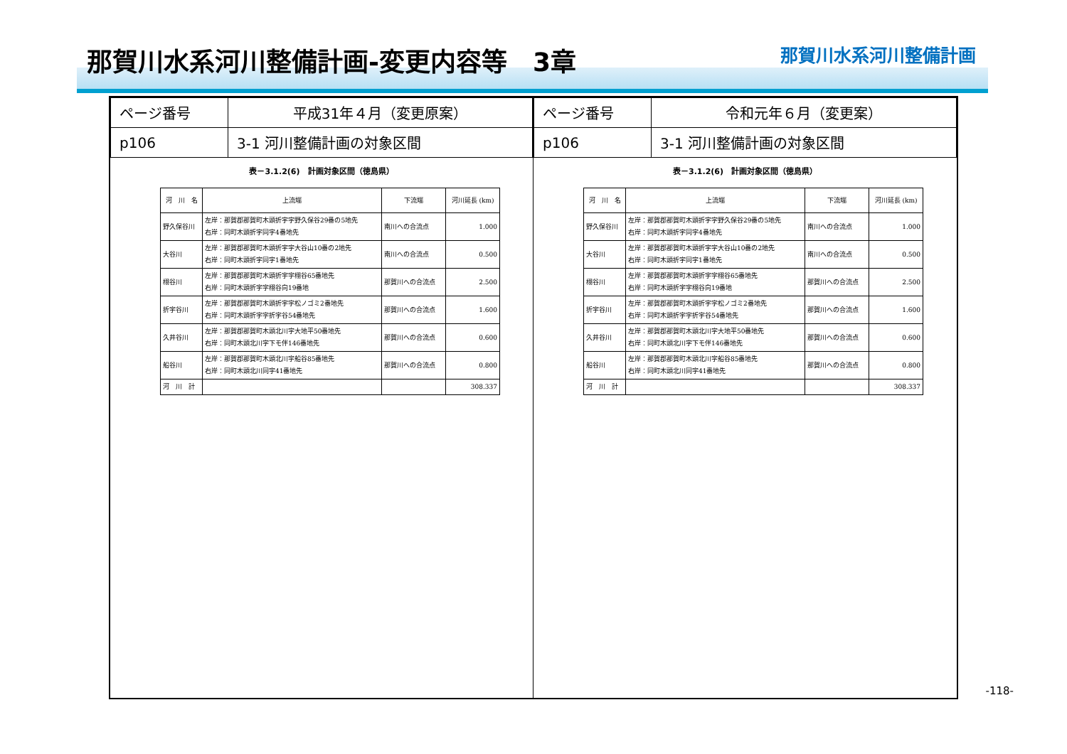那賀川水系河川整備計画-変更内容等　3章
那賀川水系河川整備計画
| ページ番号 | 平成31年４月（変更原案） |
| p106 | 3-1 河川整備計画の対象区間 |
表－3.1.2(6)　計画対象区間（徳島県）
| 河 川 名 | 上流端 | 下流端 | 河川延長 (km) |
| --- | --- | --- | --- |
| 野久保谷川 | 左岸：那賀郡那賀町木頭折宇字野久保谷29番の5地先 右岸：同町木頭折宇同字4番地先 | 南川への合流点 | 1.000 |
| 大谷川 | 左岸：那賀郡那賀町木頭折宇字大谷山10番の2地先 右岸：同町木頭折宇同字1番地先 | 南川への合流点 | 0.500 |
| 栩谷川 | 左岸：那賀郡那賀町木頭折宇字栩谷65番地先 右岸：同町木頭折宇字栩谷向19番地 | 那賀川への合流点 | 2.500 |
| 折宇谷川 | 左岸：那賀郡那賀町木頭折宇字松ノゴミ2番地先 右岸：同町木頭折宇字折宇谷54番地先 | 那賀川への合流点 | 1.600 |
| 久井谷川 | 左岸：那賀郡那賀町木頭北川字大地平50番地先 右岸：同町木頭北川字下モ伴146番地先 | 那賀川への合流点 | 0.600 |
| 船谷川 | 左岸：那賀郡那賀町木頭北川字船谷85番地先 右岸：同町木頭北川同字41番地先 | 那賀川への合流点 | 0.800 |
| 河 川 計 | | | 308.337 |
| ページ番号 | 令和元年６月（変更案） |
| p106 | 3-1 河川整備計画の対象区間 |
表－3.1.2(6)　計画対象区間（徳島県）
| 河 川 名 | 上流端 | 下流端 | 河川延長 (km) |
| --- | --- | --- | --- |
| 野久保谷川 | 左岸：那賀郡那賀町木頭折宇字野久保谷29番の5地先 右岸：同町木頭折宇同字4番地先 | 南川への合流点 | 1.000 |
| 大谷川 | 左岸：那賀郡那賀町木頭折宇字大谷山10番の2地先 右岸：同町木頭折宇同字1番地先 | 南川への合流点 | 0.500 |
| 栩谷川 | 左岸：那賀郡那賀町木頭折宇字栩谷65番地先 右岸：同町木頭折宇字栩谷向19番地 | 那賀川への合流点 | 2.500 |
| 折宇谷川 | 左岸：那賀郡那賀町木頭折宇字松ノゴミ2番地先 右岸：同町木頭折宇字折宇谷54番地先 | 那賀川への合流点 | 1.600 |
| 久井谷川 | 左岸：那賀郡那賀町木頭北川字大地平50番地先 右岸：同町木頭北川字下モ伴146番地先 | 那賀川への合流点 | 0.600 |
| 船谷川 | 左岸：那賀郡那賀町木頭北川字船谷85番地先 右岸：同町木頭北川同字41番地先 | 那賀川への合流点 | 0.800 |
| 河 川 計 | | | 308.337 |
-118-